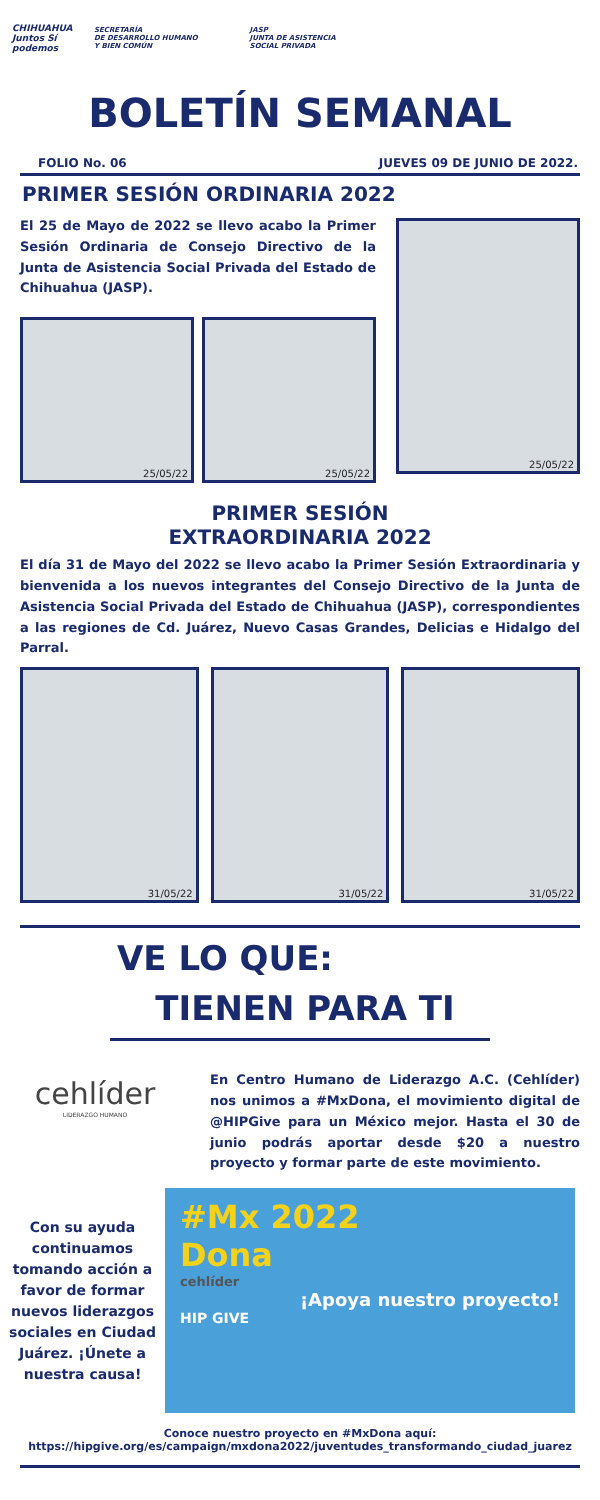CHIHUAHUA
Juntos Sí podemos
SECRETARÍA
DE DESARROLLO HUMANO
Y BIEN COMÚN
JASP
JUNTA DE ASISTENCIA
SOCIAL PRIVADA
BOLETÍN SEMANAL
FOLIO No. 06 JUEVES 09 DE JUNIO DE 2022.
PRIMER SESIÓN ORDINARIA 2022
El 25 de Mayo de 2022 se llevo acabo la Primer Sesión Ordinaria de Consejo Directivo de la Junta de Asistencia Social Privada del Estado de Chihuahua (JASP).
25/05/22
25/05/22
25/05/22
PRIMER SESIÓN
EXTRAORDINARIA 2022
El día 31 de Mayo del 2022 se llevo acabo la Primer Sesión Extraordinaria y bienvenida a los nuevos integrantes del Consejo Directivo de la Junta de Asistencia Social Privada del Estado de Chihuahua (JASP), correspondientes a las regiones de Cd. Juárez, Nuevo Casas Grandes, Delicias e Hidalgo del Parral.
31/05/22
31/05/22
31/05/22
VE LO QUE:
TIENEN PARA TI
cehlíder
LIDERAZGO HUMANO
En Centro Humano de Liderazgo A.C. (Cehlíder) nos unimos a #MxDona, el movimiento digital de @HIPGive para un México mejor. Hasta el 30 de junio podrás aportar desde $20 a nuestro proyecto y formar parte de este movimiento.
Con su ayuda continuamos tomando acción a favor de formar nuevos liderazgos sociales en Ciudad Juárez. ¡Únete a nuestra causa!
#Mx 2022
Dona
cehlíder
¡Apoya nuestro proyecto!
HIP GIVE
Conoce nuestro proyecto en #MxDona aquí:
https://hipgive.org/es/campaign/mxdona2022/juventudes_transformando_ciudad_juarez